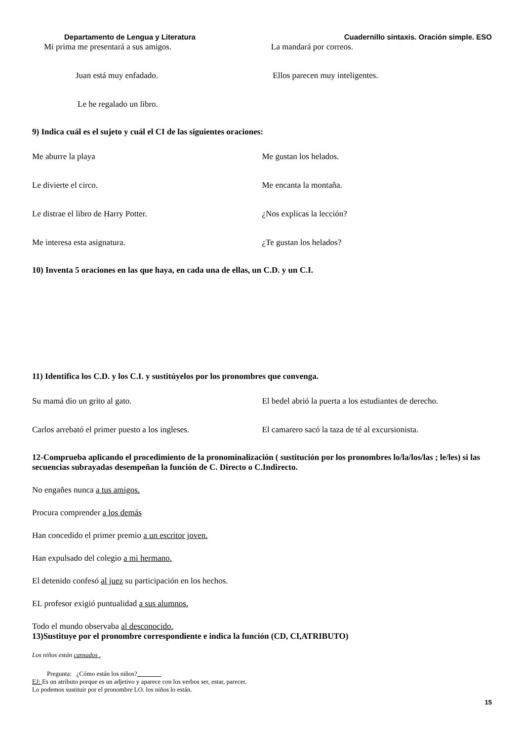Departamento de Lengua y Literatura Cuadernillo sintaxis. Oración simple. ESO
Mi prima me presentará a sus amigos. La mandará por correos.
Juan está muy enfadado. Ellos parecen muy inteligentes.
Le he regalado un libro.
9) Indica cuál es el sujeto y cuál el CI de las siguientes oraciones:
Me aburre la playa Me gustan los helados.
Le divierte el circo. Me encanta la montaña.
Le distrae el libro de Harry Potter. ¿Nos explicas la lección?
Me interesa esta asignatura. ¿Te gustan los helados?
10) Inventa 5 oraciones en las que haya, en cada una de ellas, un C.D. y un C.I.
11) Identifica los C.D. y los C.I. y sustitúyelos por los pronombres que convenga.
Su mamá dio un grito al gato. El bedel abrió la puerta a los estudiantes de derecho.
Carlos arrebató el primer puesto a los ingleses. El camarero sacó la taza de té al excursionista.
12-Comprueba aplicando el procedimiento de la pronominalización ( sustitución por los pronombres lo/la/los/las ; le/les) si las secuencias subrayadas desempeñan la función de C. Directo o C.Indirecto.
No engañes nunca a tus amigos.
Procura comprender a los demás
Han concedido el primer premio a un escritor joven.
Han expulsado del colegio a mi hermano.
El detenido confesó al juez su participación en los hechos.
EL profesor exigió puntualidad a sus alumnos.
Todo el mundo observaba al desconocido.
13)Sustituye por el pronombre correspondiente e indica la función (CD, CI,ATRIBUTO)
Los niños están cansados .
Pregunta: ¿Cómo están los niños?
EJ: Es un atributo porque es un adjetivo y aparece con los verbos ser, estar, parecer.
Lo podemos sustituir por el pronombre LO. los niños lo están.
15